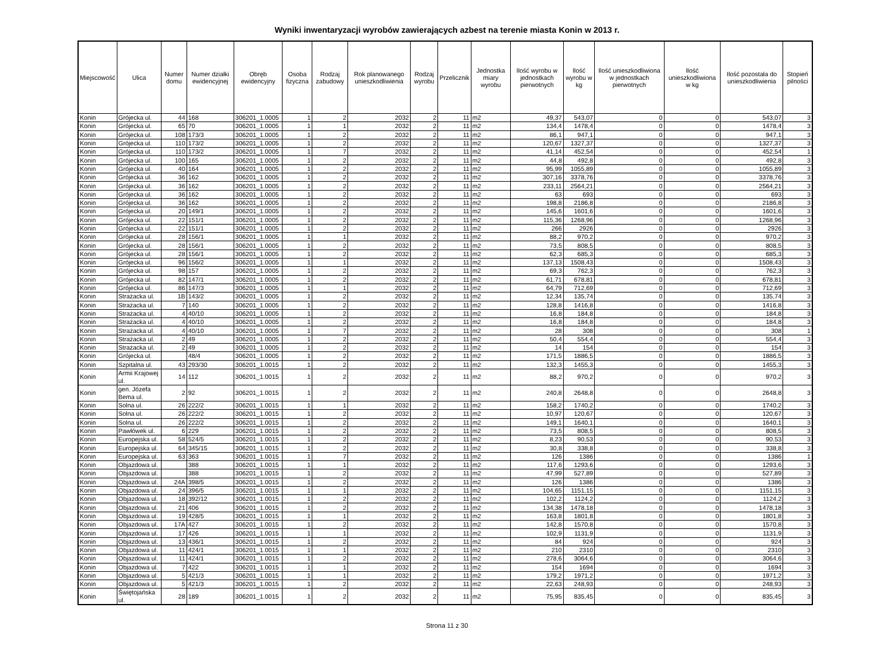Wyniki inwentaryzacji wyrobów zawierających azbest na terenie miasta Konin w 2013 r.
| Miejscowość | Ulica | Numer domu | Numer działki ewidencyjnej | Obręb ewidencyjny | Osoba fizyczna | Rodzaj zabudowy | Rok planowanego unieszkodliwienia | Rodzaj wyrobu | Przelicznik | Jednostka miary wyrobu | Ilość wyrobu w jednostkach pierwotnych | Ilość wyrobu w kg | Ilość unieszkodliwiona w jednostkach pierwotnych | Ilość unieszkodliwiona w kg | Ilość pozostała do unieszkodliwienia | Stopień pilności |
| --- | --- | --- | --- | --- | --- | --- | --- | --- | --- | --- | --- | --- | --- | --- | --- | --- |
| Konin | Grójecka ul. | 44 | 168 | 306201_1.0005 | 1 | 2 | 2032 | 2 | 11 | m2 | 49,37 | 543,07 | 0 | 0 | 543,07 | 3 |
| Konin | Grójecka ul. | 65 | 70 | 306201_1.0005 | 1 | 1 | 2032 | 2 | 11 | m2 | 134,4 | 1478,4 | 0 | 0 | 1478,4 | 3 |
| Konin | Grójecka ul. | 108 | 173/3 | 306201_1.0005 | 1 | 2 | 2032 | 2 | 11 | m2 | 86,1 | 947,1 | 0 | 0 | 947,1 | 3 |
| Konin | Grójecka ul. | 110 | 173/2 | 306201_1.0005 | 1 | 2 | 2032 | 2 | 11 | m2 | 120,67 | 1327,37 | 0 | 0 | 1327,37 | 3 |
| Konin | Grójecka ul. | 110 | 173/2 | 306201_1.0005 | 1 | 7 | 2032 | 2 | 11 | m2 | 41,14 | 452,54 | 0 | 0 | 452,54 | 1 |
| Konin | Grójecka ul. | 100 | 165 | 306201_1.0005 | 1 | 2 | 2032 | 2 | 11 | m2 | 44,8 | 492,8 | 0 | 0 | 492,8 | 3 |
| Konin | Grójecka ul. | 40 | 164 | 306201_1.0005 | 1 | 2 | 2032 | 2 | 11 | m2 | 95,99 | 1055,89 | 0 | 0 | 1055,89 | 3 |
| Konin | Grójecka ul. | 36 | 162 | 306201_1.0005 | 1 | 2 | 2032 | 2 | 11 | m2 | 307,16 | 3378,76 | 0 | 0 | 3378,76 | 3 |
| Konin | Grójecka ul. | 36 | 162 | 306201_1.0005 | 1 | 2 | 2032 | 2 | 11 | m2 | 233,11 | 2564,21 | 0 | 0 | 2564,21 | 3 |
| Konin | Grójecka ul. | 36 | 162 | 306201_1.0005 | 1 | 2 | 2032 | 2 | 11 | m2 | 63 | 693 | 0 | 0 | 693 | 3 |
| Konin | Grójecka ul. | 36 | 162 | 306201_1.0005 | 1 | 2 | 2032 | 2 | 11 | m2 | 198,8 | 2186,8 | 0 | 0 | 2186,8 | 3 |
| Konin | Grójecka ul. | 20 | 149/1 | 306201_1.0005 | 1 | 2 | 2032 | 2 | 11 | m2 | 145,6 | 1601,6 | 0 | 0 | 1601,6 | 3 |
| Konin | Grójecka ul. | 22 | 151/1 | 306201_1.0005 | 1 | 2 | 2032 | 2 | 11 | m2 | 115,36 | 1268,96 | 0 | 0 | 1268,96 | 3 |
| Konin | Grójecka ul. | 22 | 151/1 | 306201_1.0005 | 1 | 2 | 2032 | 2 | 11 | m2 | 266 | 2926 | 0 | 0 | 2926 | 3 |
| Konin | Grójecka ul. | 28 | 156/1 | 306201_1.0005 | 1 | 1 | 2032 | 2 | 11 | m2 | 88,2 | 970,2 | 0 | 0 | 970,2 | 3 |
| Konin | Grójecka ul. | 28 | 156/1 | 306201_1.0005 | 1 | 2 | 2032 | 2 | 11 | m2 | 73,5 | 808,5 | 0 | 0 | 808,5 | 3 |
| Konin | Grójecka ul. | 28 | 156/1 | 306201_1.0005 | 1 | 2 | 2032 | 2 | 11 | m2 | 62,3 | 685,3 | 0 | 0 | 685,3 | 3 |
| Konin | Grójecka ul. | 96 | 156/2 | 306201_1.0005 | 1 | 1 | 2032 | 2 | 11 | m2 | 137,13 | 1508,43 | 0 | 0 | 1508,43 | 3 |
| Konin | Grójecka ul. | 98 | 157 | 306201_1.0005 | 1 | 2 | 2032 | 2 | 11 | m2 | 69,3 | 762,3 | 0 | 0 | 762,3 | 3 |
| Konin | Grójecka ul. | 82 | 147/1 | 306201_1.0005 | 1 | 2 | 2032 | 2 | 11 | m2 | 61,71 | 678,81 | 0 | 0 | 678,81 | 3 |
| Konin | Grójecka ul. | 86 | 147/3 | 306201_1.0005 | 1 | 1 | 2032 | 2 | 11 | m2 | 64,79 | 712,69 | 0 | 0 | 712,69 | 3 |
| Konin | Strażacka ul. | 1B | 143/2 | 306201_1.0005 | 1 | 2 | 2032 | 2 | 11 | m2 | 12,34 | 135,74 | 0 | 0 | 135,74 | 3 |
| Konin | Strażacka ul. | 7 | 140 | 306201_1.0005 | 1 | 2 | 2032 | 2 | 11 | m2 | 128,8 | 1416,8 | 0 | 0 | 1416,8 | 3 |
| Konin | Strażacka ul. | 4 | 40/10 | 306201_1.0005 | 1 | 2 | 2032 | 2 | 11 | m2 | 16,8 | 184,8 | 0 | 0 | 184,8 | 3 |
| Konin | Strażacka ul. | 4 | 40/10 | 306201_1.0005 | 1 | 2 | 2032 | 2 | 11 | m2 | 16,8 | 184,8 | 0 | 0 | 184,8 | 3 |
| Konin | Strażacka ul. | 4 | 40/10 | 306201_1.0005 | 1 | 7 | 2032 | 2 | 11 | m2 | 28 | 308 | 0 | 0 | 308 | 1 |
| Konin | Strażacka ul. | 2 | 49 | 306201_1.0005 | 1 | 2 | 2032 | 2 | 11 | m2 | 50,4 | 554,4 | 0 | 0 | 554,4 | 3 |
| Konin | Strażacka ul. | 2 | 49 | 306201_1.0005 | 1 | 2 | 2032 | 2 | 11 | m2 | 14 | 154 | 0 | 0 | 154 | 3 |
| Konin | Grójecka ul. | | 48/4 | 306201_1.0005 | 1 | 2 | 2032 | 2 | 11 | m2 | 171,5 | 1886,5 | 0 | 0 | 1886,5 | 3 |
| Konin | Szpitalna ul. | 43 | 293/30 | 306201_1.0015 | 1 | 2 | 2032 | 2 | 11 | m2 | 132,3 | 1455,3 | 0 | 0 | 1455,3 | 3 |
| Konin | Armii Krajowej ul. | 14 | 112 | 306201_1.0015 | 1 | 2 | 2032 | 2 | 11 | m2 | 88,2 | 970,2 | 0 | 0 | 970,2 | 3 |
| Konin | gen. Józefa Bema ul. | 2 | 92 | 306201_1.0015 | 1 | 2 | 2032 | 2 | 11 | m2 | 240,8 | 2648,8 | 0 | 0 | 2648,8 | 3 |
| Konin | Solna ul. | 26 | 222/2 | 306201_1.0015 | 1 | 1 | 2032 | 2 | 11 | m2 | 158,2 | 1740,2 | 0 | 0 | 1740,2 | 3 |
| Konin | Solna ul. | 26 | 222/2 | 306201_1.0015 | 1 | 2 | 2032 | 2 | 11 | m2 | 10,97 | 120,67 | 0 | 0 | 120,67 | 3 |
| Konin | Solna ul. | 26 | 222/2 | 306201_1.0015 | 1 | 2 | 2032 | 2 | 11 | m2 | 149,1 | 1640,1 | 0 | 0 | 1640,1 | 3 |
| Konin | Pawłówek ul. | 6 | 229 | 306201_1.0015 | 1 | 2 | 2032 | 2 | 11 | m2 | 73,5 | 808,5 | 0 | 0 | 808,5 | 3 |
| Konin | Europejska ul. | 58 | 524/5 | 306201_1.0015 | 1 | 2 | 2032 | 2 | 11 | m2 | 8,23 | 90,53 | 0 | 0 | 90,53 | 3 |
| Konin | Europejska ul. | 64 | 345/15 | 306201_1.0015 | 1 | 2 | 2032 | 2 | 11 | m2 | 30,8 | 338,8 | 0 | 0 | 338,8 | 3 |
| Konin | Europejska ul. | 63 | 363 | 306201_1.0015 | 1 | 7 | 2032 | 2 | 11 | m2 | 126 | 1386 | 0 | 0 | 1386 | 1 |
| Konin | Objazdowa ul. | | 388 | 306201_1.0015 | 1 | 1 | 2032 | 2 | 11 | m2 | 117,6 | 1293,6 | 0 | 0 | 1293,6 | 3 |
| Konin | Objazdowa ul. | | 388 | 306201_1.0015 | 1 | 2 | 2032 | 2 | 11 | m2 | 47,99 | 527,89 | 0 | 0 | 527,89 | 3 |
| Konin | Objazdowa ul. | 24A | 398/5 | 306201_1.0015 | 1 | 2 | 2032 | 2 | 11 | m2 | 126 | 1386 | 0 | 0 | 1386 | 3 |
| Konin | Objazdowa ul. | 24 | 396/5 | 306201_1.0015 | 1 | 1 | 2032 | 2 | 11 | m2 | 104,65 | 1151,15 | 0 | 0 | 1151,15 | 3 |
| Konin | Objazdowa ul. | 18 | 392/12 | 306201_1.0015 | 1 | 2 | 2032 | 2 | 11 | m2 | 102,2 | 1124,2 | 0 | 0 | 1124,2 | 3 |
| Konin | Objazdowa ul. | 21 | 406 | 306201_1.0015 | 1 | 2 | 2032 | 2 | 11 | m2 | 134,38 | 1478,18 | 0 | 0 | 1478,18 | 3 |
| Konin | Objazdowa ul. | 19 | 428/5 | 306201_1.0015 | 1 | 1 | 2032 | 2 | 11 | m2 | 163,8 | 1801,8 | 0 | 0 | 1801,8 | 3 |
| Konin | Objazdowa ul. | 17A | 427 | 306201_1.0015 | 1 | 2 | 2032 | 2 | 11 | m2 | 142,8 | 1570,8 | 0 | 0 | 1570,8 | 3 |
| Konin | Objazdowa ul. | 17 | 426 | 306201_1.0015 | 1 | 1 | 2032 | 2 | 11 | m2 | 102,9 | 1131,9 | 0 | 0 | 1131,9 | 3 |
| Konin | Objazdowa ul. | 13 | 436/1 | 306201_1.0015 | 1 | 2 | 2032 | 2 | 11 | m2 | 84 | 924 | 0 | 0 | 924 | 3 |
| Konin | Objazdowa ul. | 11 | 424/1 | 306201_1.0015 | 1 | 1 | 2032 | 2 | 11 | m2 | 210 | 2310 | 0 | 0 | 2310 | 3 |
| Konin | Objazdowa ul. | 11 | 424/1 | 306201_1.0015 | 1 | 2 | 2032 | 2 | 11 | m2 | 278,6 | 3064,6 | 0 | 0 | 3064,6 | 3 |
| Konin | Objazdowa ul. | 7 | 422 | 306201_1.0015 | 1 | 1 | 2032 | 2 | 11 | m2 | 154 | 1694 | 0 | 0 | 1694 | 3 |
| Konin | Objazdowa ul. | 5 | 421/3 | 306201_1.0015 | 1 | 1 | 2032 | 2 | 11 | m2 | 179,2 | 1971,2 | 0 | 0 | 1971,2 | 3 |
| Konin | Objazdowa ul. | 5 | 421/3 | 306201_1.0015 | 1 | 2 | 2032 | 2 | 11 | m2 | 22,63 | 248,93 | 0 | 0 | 248,93 | 3 |
| Konin | Świętojańska ul. | 28 | 189 | 306201_1.0015 | 1 | 2 | 2032 | 2 | 11 | m2 | 75,95 | 835,45 | 0 | 0 | 835,45 | 3 |
Strona 11 z 30